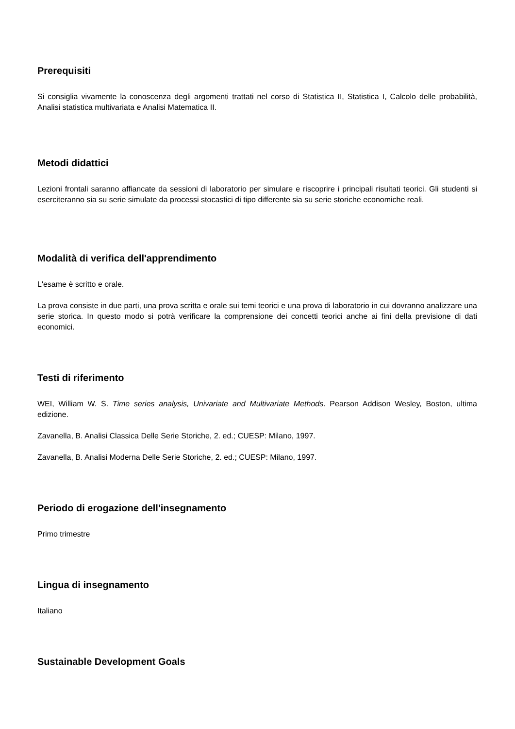Prerequisiti
Si consiglia vivamente la conoscenza degli argomenti trattati nel corso di Statistica II, Statistica I, Calcolo delle probabilità, Analisi statistica multivariata e Analisi Matematica II.
Metodi didattici
Lezioni frontali saranno affiancate da sessioni di laboratorio per simulare e riscoprire i principali risultati teorici. Gli studenti si eserciteranno sia su serie simulate da processi stocastici di tipo differente sia su serie storiche economiche reali.
Modalità di verifica dell'apprendimento
L'esame è scritto e orale.
La prova consiste in due parti, una prova scritta e orale sui temi teorici e una prova di laboratorio in cui dovranno analizzare una serie storica. In questo modo si potrà verificare la comprensione dei concetti teorici anche ai fini della previsione di dati economici.
Testi di riferimento
WEI, William W. S. Time series analysis, Univariate and Multivariate Methods. Pearson Addison Wesley, Boston, ultima edizione.
Zavanella, B. Analisi Classica Delle Serie Storiche, 2. ed.; CUESP: Milano, 1997.
Zavanella, B. Analisi Moderna Delle Serie Storiche, 2. ed.; CUESP: Milano, 1997.
Periodo di erogazione dell'insegnamento
Primo trimestre
Lingua di insegnamento
Italiano
Sustainable Development Goals